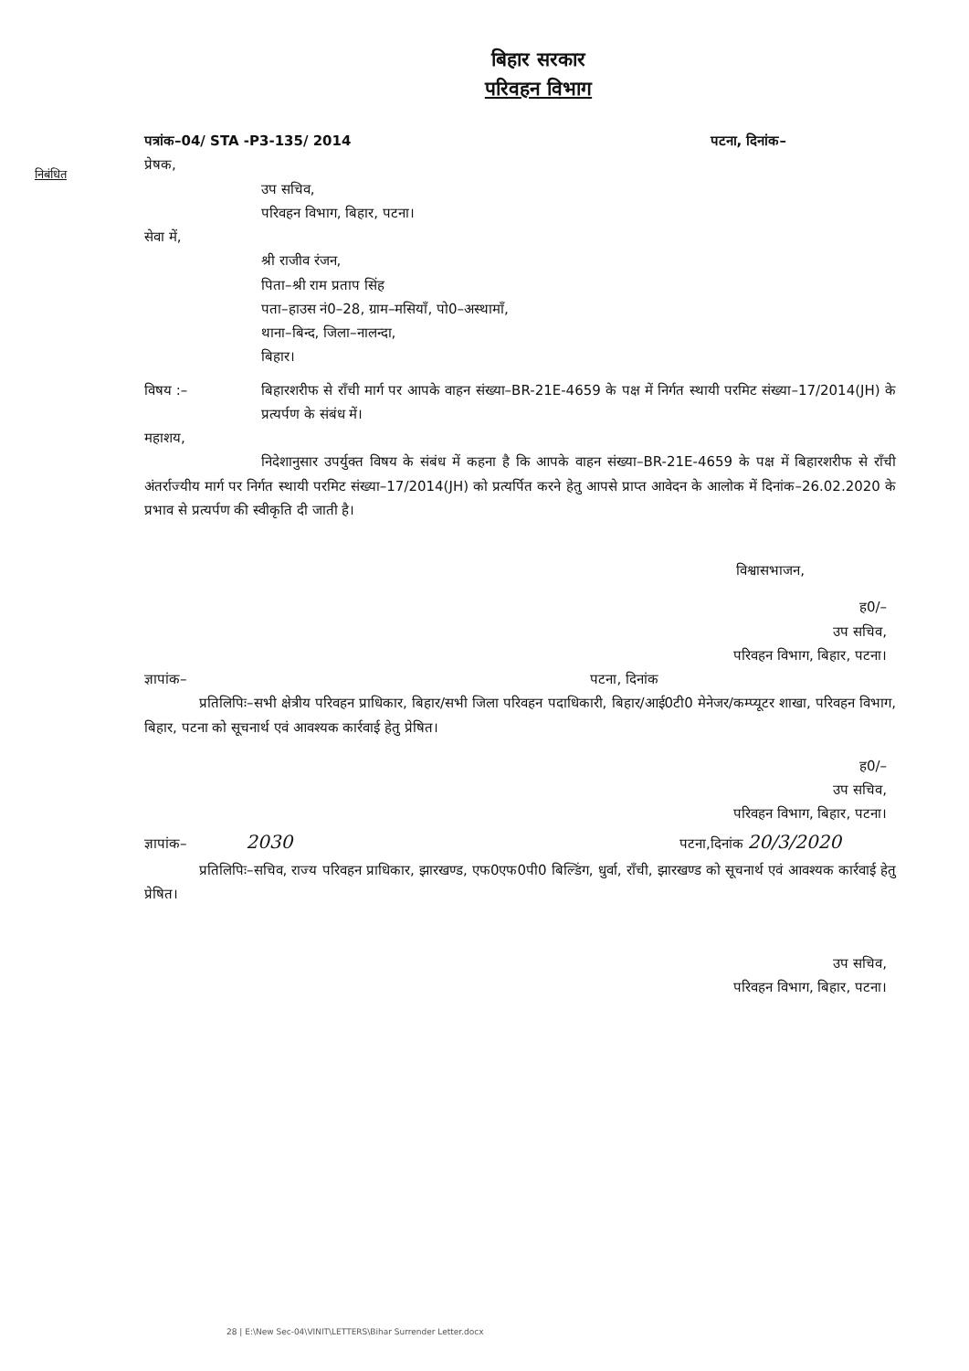निबंधित
बिहार सरकार
परिवहन विभाग
पत्रांक–04/ STA -P3-135/ 2014 पटना, दिनांक–
प्रेषक,
उप सचिव,
परिवहन विभाग, बिहार, पटना।
सेवा में,
श्री राजीव रंजन,
पिता–श्री राम प्रताप सिंह
पता–हाउस नं0–28, ग्राम–मसियाँ, पो0–अस्थामाँ,
थाना–बिन्द, जिला–नालन्दा,
बिहार।
विषय :– बिहारशरीफ से राँची मार्ग पर आपके वाहन संख्या–BR-21E-4659 के पक्ष में निर्गत स्थायी परमिट संख्या–17/2014(JH) के प्रत्यर्पण के संबंध में।
महाशय,
निदेशानुसार उपर्युक्त विषय के संबंध में कहना है कि आपके वाहन संख्या–BR-21E-4659 के पक्ष में बिहारशरीफ से राँची अंतर्राज्यीय मार्ग पर निर्गत स्थायी परमिट संख्या–17/2014(JH) को प्रत्यर्पित करने हेतु आपसे प्राप्त आवेदन के आलोक में दिनांक–26.02.2020 के प्रभाव से प्रत्यर्पण की स्वीकृति दी जाती है।
विश्वासभाजन,
ह0/–
उप सचिव,
परिवहन विभाग, बिहार, पटना।
ज्ञापांक– पटना, दिनांक
प्रतिलिपिः–सभी क्षेत्रीय परिवहन प्राधिकार, बिहार/सभी जिला परिवहन पदाधिकारी, बिहार/आई0टी0 मेनेजर/कम्प्यूटर शाखा, परिवहन विभाग, बिहार, पटना को सूचनार्थ एवं आवश्यक कार्रवाई हेतु प्रेषित।
ह0/–
उप सचिव,
परिवहन विभाग, बिहार, पटना।
ज्ञापांक– 2030 पटना,दिनांक 20/3/2020
प्रतिलिपिः–सचिव, राज्य परिवहन प्राधिकार, झारखण्ड, एफ0एफ0पी0 बिल्डिंग, धुर्वा, राँची, झारखण्ड को सूचनार्थ एवं आवश्यक कार्रवाई हेतु प्रेषित।
उप सचिव,
परिवहन विभाग, बिहार, पटना।
28 | E:\New Sec-04\VINIT\LETTERS\Bihar Surrender Letter.docx